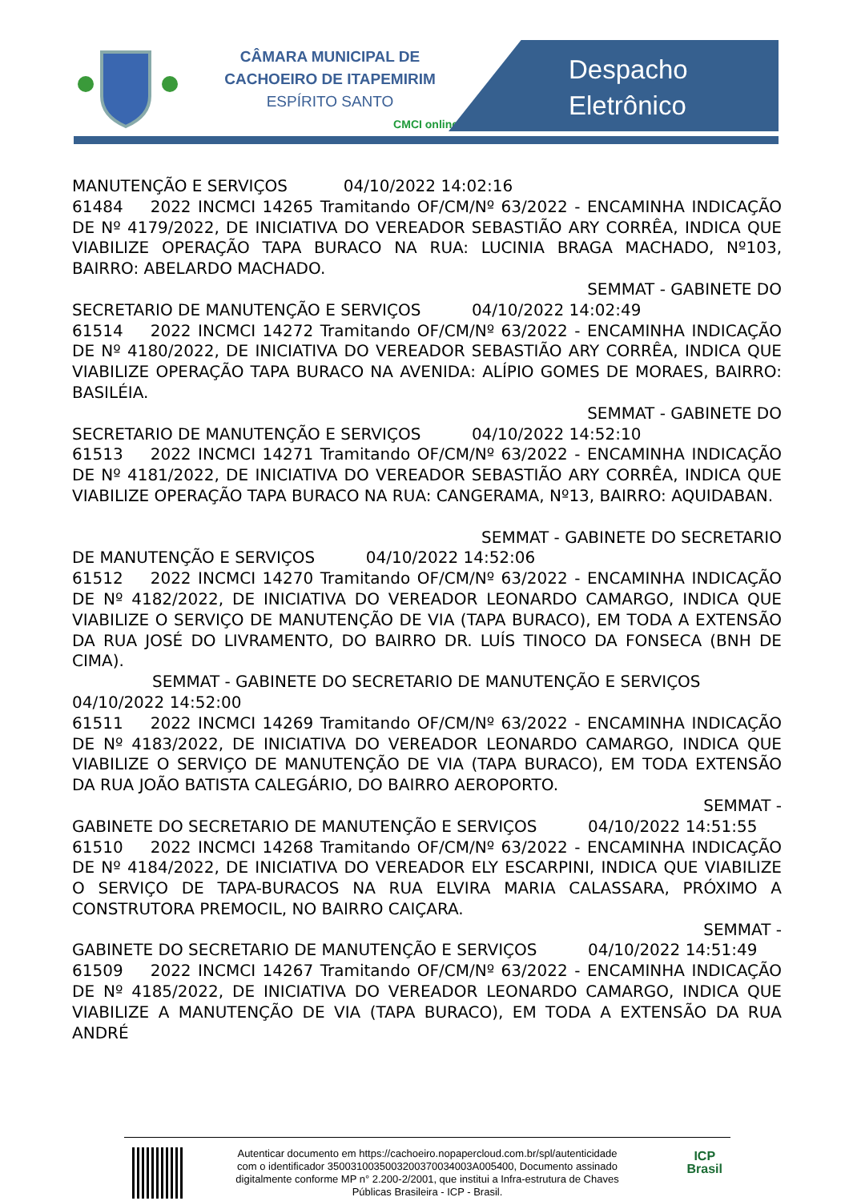CÂMARA MUNICIPAL DE
CACHOEIRO DE ITAPEMIRIM
ESPÍRITO SANTO
CMCI online
Despacho
Eletrônico
MANUTENÇÃO E SERVIÇOS 04/10/2022 14:02:16
61484 2022 INCMCI 14265 Tramitando OF/CM/Nº 63/2022 - ENCAMINHA INDICAÇÃO DE Nº 4179/2022, DE INICIATIVA DO VEREADOR SEBASTIÃO ARY CORRÊA, INDICA QUE VIABILIZE OPERAÇÃO TAPA BURACO NA RUA: LUCINIA BRAGA MACHADO, Nº103, BAIRRO: ABELARDO MACHADO.
SEMMAT - GABINETE DO
SECRETARIO DE MANUTENÇÃO E SERVIÇOS 04/10/2022 14:02:49
61514 2022 INCMCI 14272 Tramitando OF/CM/Nº 63/2022 - ENCAMINHA INDICAÇÃO DE Nº 4180/2022, DE INICIATIVA DO VEREADOR SEBASTIÃO ARY CORRÊA, INDICA QUE VIABILIZE OPERAÇÃO TAPA BURACO NA AVENIDA: ALÍPIO GOMES DE MORAES, BAIRRO: BASILÉIA.
SEMMAT - GABINETE DO
SECRETARIO DE MANUTENÇÃO E SERVIÇOS 04/10/2022 14:52:10
61513 2022 INCMCI 14271 Tramitando OF/CM/Nº 63/2022 - ENCAMINHA INDICAÇÃO DE Nº 4181/2022, DE INICIATIVA DO VEREADOR SEBASTIÃO ARY CORRÊA, INDICA QUE VIABILIZE OPERAÇÃO TAPA BURACO NA RUA: CANGERAMA, Nº13, BAIRRO: AQUIDABAN.
SEMMAT - GABINETE DO SECRETARIO
DE MANUTENÇÃO E SERVIÇOS 04/10/2022 14:52:06
61512 2022 INCMCI 14270 Tramitando OF/CM/Nº 63/2022 - ENCAMINHA INDICAÇÃO DE Nº 4182/2022, DE INICIATIVA DO VEREADOR LEONARDO CAMARGO, INDICA QUE VIABILIZE O SERVIÇO DE MANUTENÇÃO DE VIA (TAPA BURACO), EM TODA A EXTENSÃO DA RUA JOSÉ DO LIVRAMENTO, DO BAIRRO DR. LUÍS TINOCO DA FONSECA (BNH DE CIMA).
SEMMAT - GABINETE DO SECRETARIO DE MANUTENÇÃO E SERVIÇOS
04/10/2022 14:52:00
61511 2022 INCMCI 14269 Tramitando OF/CM/Nº 63/2022 - ENCAMINHA INDICAÇÃO DE Nº 4183/2022, DE INICIATIVA DO VEREADOR LEONARDO CAMARGO, INDICA QUE VIABILIZE O SERVIÇO DE MANUTENÇÃO DE VIA (TAPA BURACO), EM TODA EXTENSÃO DA RUA JOÃO BATISTA CALEGÁRIO, DO BAIRRO AEROPORTO.
SEMMAT -
GABINETE DO SECRETARIO DE MANUTENÇÃO E SERVIÇOS 04/10/2022 14:51:55
61510 2022 INCMCI 14268 Tramitando OF/CM/Nº 63/2022 - ENCAMINHA INDICAÇÃO DE Nº 4184/2022, DE INICIATIVA DO VEREADOR ELY ESCARPINI, INDICA QUE VIABILIZE O SERVIÇO DE TAPA-BURACOS NA RUA ELVIRA MARIA CALASSARA, PRÓXIMO A CONSTRUTORA PREMOCIL, NO BAIRRO CAIÇARA.
SEMMAT -
GABINETE DO SECRETARIO DE MANUTENÇÃO E SERVIÇOS 04/10/2022 14:51:49
61509 2022 INCMCI 14267 Tramitando OF/CM/Nº 63/2022 - ENCAMINHA INDICAÇÃO DE Nº 4185/2022, DE INICIATIVA DO VEREADOR LEONARDO CAMARGO, INDICA QUE VIABILIZE A MANUTENÇÃO DE VIA (TAPA BURACO), EM TODA A EXTENSÃO DA RUA ANDRÉ
Autenticar documento em https://cachoeiro.nopapercloud.com.br/spl/autenticidade
com o identificador 3500310035003200370034003A005400, Documento assinado
digitalmente conforme MP n° 2.200-2/2001, que institui a Infra-estrutura de Chaves
Públicas Brasileira - ICP - Brasil.
ICP
Brasil